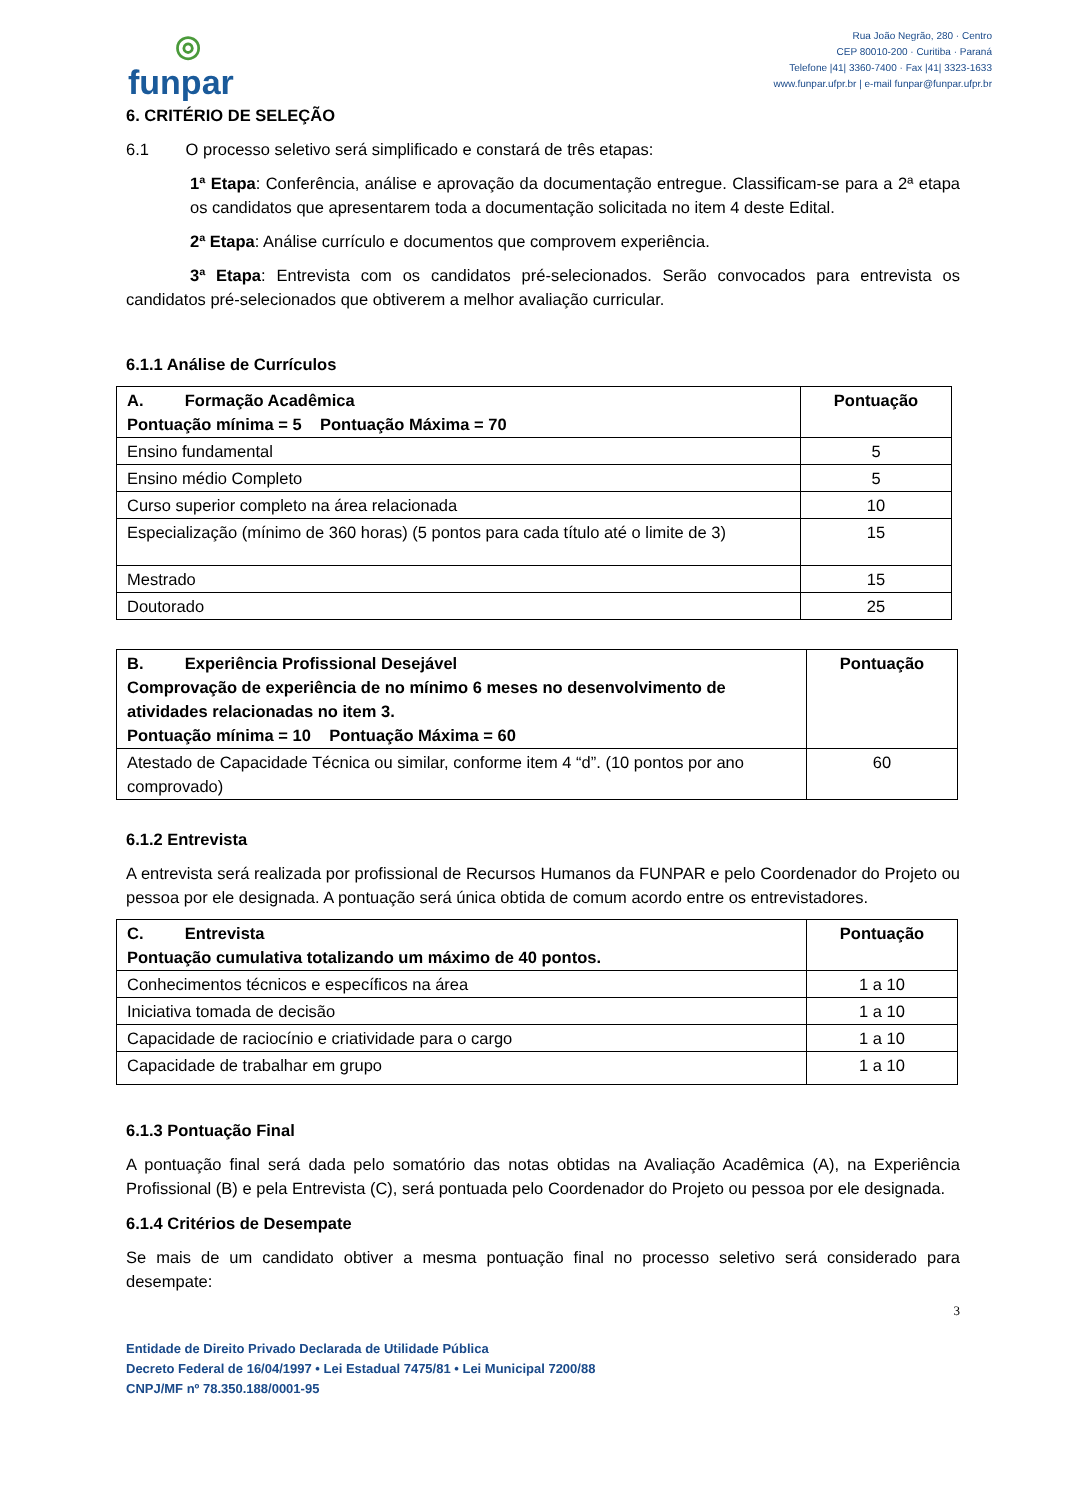◎
funpar
Rua João Negrão, 280 · Centro
CEP 80010-200 · Curitiba · Paraná
Telefone |41| 3360-7400 · Fax |41| 3323-1633
www.funpar.ufpr.br | e-mail funpar@funpar.ufpr.br
6. CRITÉRIO DE SELEÇÃO
6.1 O processo seletivo será simplificado e constará de três etapas:
1ª Etapa: Conferência, análise e aprovação da documentação entregue. Classificam-se para a 2ª etapa os candidatos que apresentarem toda a documentação solicitada no item 4 deste Edital.
2ª Etapa: Análise currículo e documentos que comprovem experiência.
3ª Etapa: Entrevista com os candidatos pré-selecionados. Serão convocados para entrevista os candidatos pré-selecionados que obtiverem a melhor avaliação curricular.
6.1.1 Análise de Currículos
| A. Formação Acadêmica Pontuação mínima = 5 Pontuação Máxima = 70 | Pontuação |
| --- | --- |
| Ensino fundamental | 5 |
| Ensino médio Completo | 5 |
| Curso superior completo na área relacionada | 10 |
| Especialização (mínimo de 360 horas) (5 pontos para cada título até o limite de 3) | 15 |
| Mestrado | 15 |
| Doutorado | 25 |
| B. Experiência Profissional Desejável Comprovação de experiência de no mínimo 6 meses no desenvolvimento de atividades relacionadas no item 3. Pontuação mínima = 10 Pontuação Máxima = 60 | Pontuação |
| --- | --- |
| Atestado de Capacidade Técnica ou similar, conforme item 4 “d”. (10 pontos por ano comprovado) | 60 |
6.1.2 Entrevista
A entrevista será realizada por profissional de Recursos Humanos da FUNPAR e pelo Coordenador do Projeto ou pessoa por ele designada. A pontuação será única obtida de comum acordo entre os entrevistadores.
| C. Entrevista Pontuação cumulativa totalizando um máximo de 40 pontos. | Pontuação |
| --- | --- |
| Conhecimentos técnicos e específicos na área | 1 a 10 |
| Iniciativa tomada de decisão | 1 a 10 |
| Capacidade de raciocínio e criatividade para o cargo | 1 a 10 |
| Capacidade de trabalhar em grupo | 1 a 10 |
6.1.3 Pontuação Final
A pontuação final será dada pelo somatório das notas obtidas na Avaliação Acadêmica (A), na Experiência Profissional (B) e pela Entrevista (C), será pontuada pelo Coordenador do Projeto ou pessoa por ele designada.
6.1.4 Critérios de Desempate
Se mais de um candidato obtiver a mesma pontuação final no processo seletivo será considerado para desempate:
3
Entidade de Direito Privado Declarada de Utilidade Pública
Decreto Federal de 16/04/1997 • Lei Estadual 7475/81 • Lei Municipal 7200/88
CNPJ/MF nº 78.350.188/0001-95